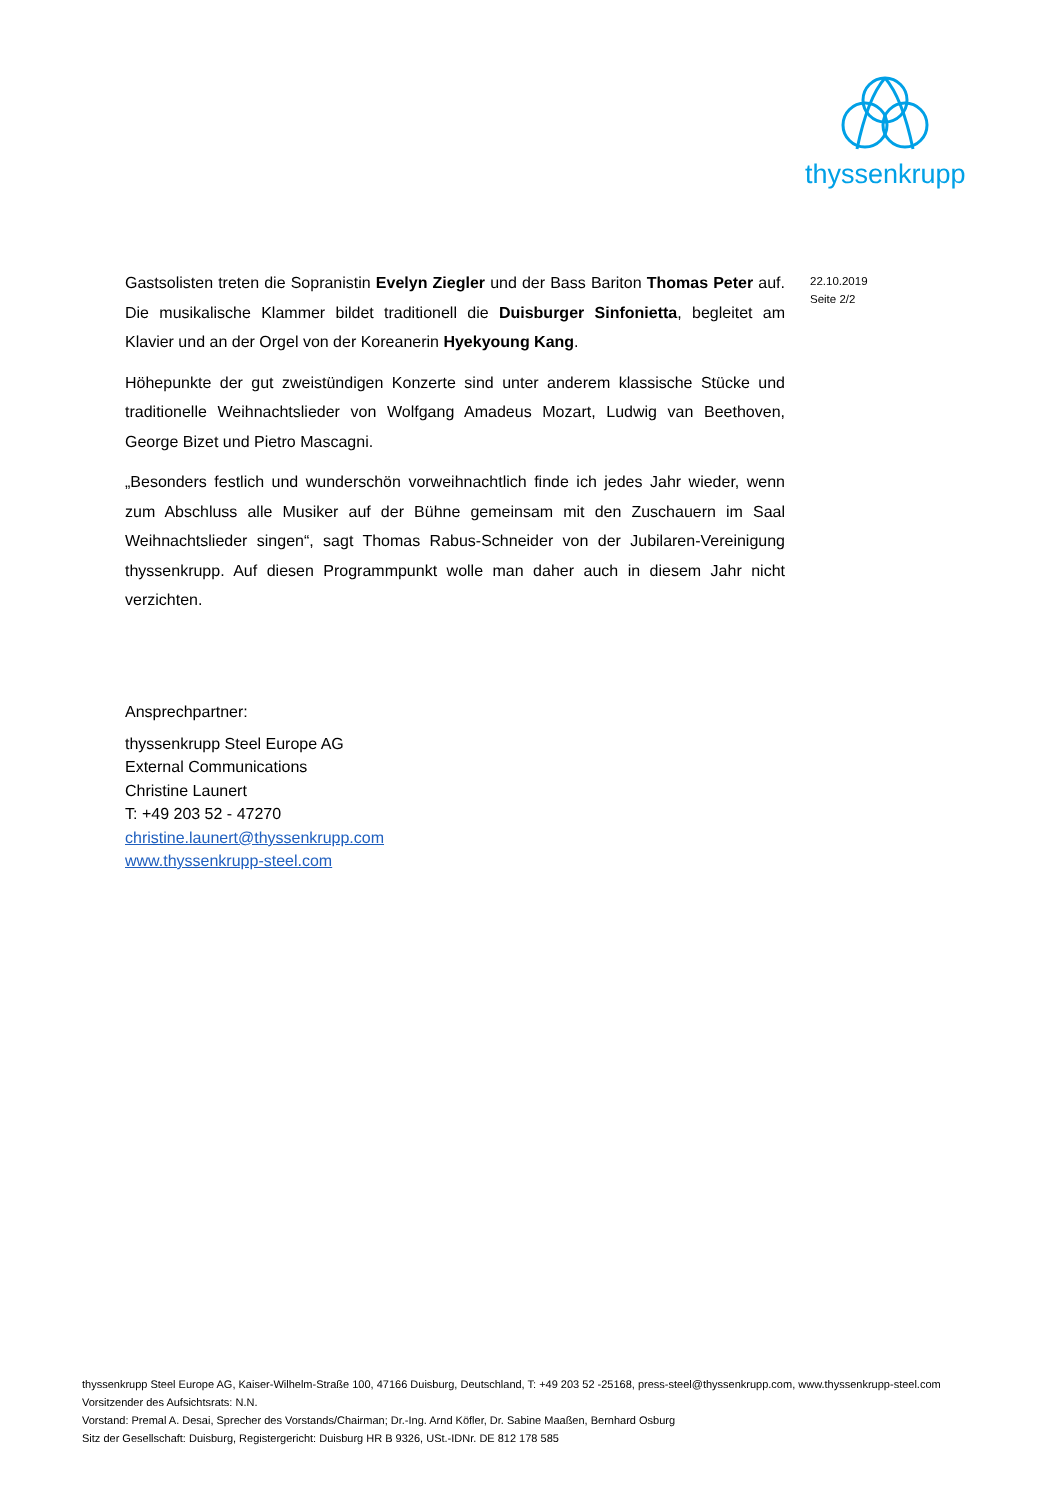thyssenkrupp
22.10.2019
Seite 2/2
Gastsolisten treten die Sopranistin Evelyn Ziegler und der Bass Bariton Thomas Peter auf. Die musikalische Klammer bildet traditionell die Duisburger Sinfonietta, begleitet am Klavier und an der Orgel von der Koreanerin Hyekyoung Kang.
Höhepunkte der gut zweistündigen Konzerte sind unter anderem klassische Stücke und traditionelle Weihnachtslieder von Wolfgang Amadeus Mozart, Ludwig van Beethoven, George Bizet und Pietro Mascagni.
„Besonders festlich und wunderschön vorweihnachtlich finde ich jedes Jahr wieder, wenn zum Abschluss alle Musiker auf der Bühne gemeinsam mit den Zuschauern im Saal Weihnachtslieder singen“, sagt Thomas Rabus-Schneider von der Jubilaren-Vereinigung thyssenkrupp. Auf diesen Programmpunkt wolle man daher auch in diesem Jahr nicht verzichten.
Ansprechpartner:
thyssenkrupp Steel Europe AG
External Communications
Christine Launert
T: +49 203 52 - 47270
christine.launert@thyssenkrupp.com
www.thyssenkrupp-steel.com
thyssenkrupp Steel Europe AG, Kaiser-Wilhelm-Straße 100, 47166 Duisburg, Deutschland, T: +49 203 52 -25168, press-steel@thyssenkrupp.com, www.thyssenkrupp-steel.com
Vorsitzender des Aufsichtsrats: N.N.
Vorstand: Premal A. Desai, Sprecher des Vorstands/Chairman; Dr.-Ing. Arnd Köfler, Dr. Sabine Maaßen, Bernhard Osburg
Sitz der Gesellschaft: Duisburg, Registergericht: Duisburg HR B 9326, USt.-IDNr. DE 812 178 585